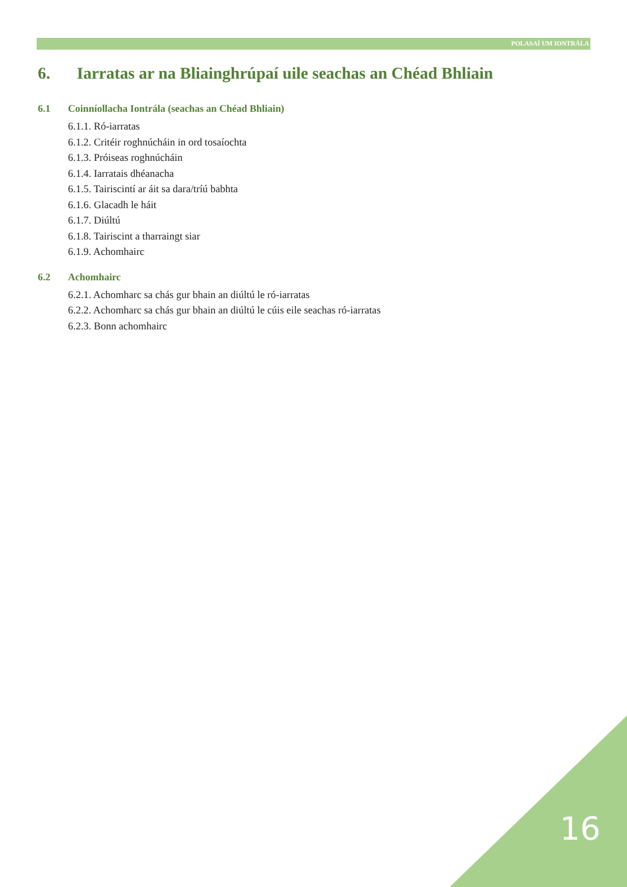POLASAÍ UM IONTRÁLA
6. Iarratas ar na Bliainghrúpaí uile seachas an Chéad Bhliain
6.1 Coinníollacha Iontrála (seachas an Chéad Bhliain)
6.1.1. Ró-iarratas
6.1.2. Critéir roghnúcháin in ord tosaíochta
6.1.3. Próiseas roghnúcháin
6.1.4. Iarratais dhéanacha
6.1.5. Tairiscintí ar áit sa dara/tríú babhta
6.1.6. Glacadh le háit
6.1.7. Diúltú
6.1.8. Tairiscint a tharraingt siar
6.1.9. Achomhairc
6.2 Achomhairc
6.2.1. Achomharc sa chás gur bhain an diúltú le ró-iarratas
6.2.2. Achomharc sa chás gur bhain an diúltú le cúis eile seachas ró-iarratas
6.2.3. Bonn achomhairc
16